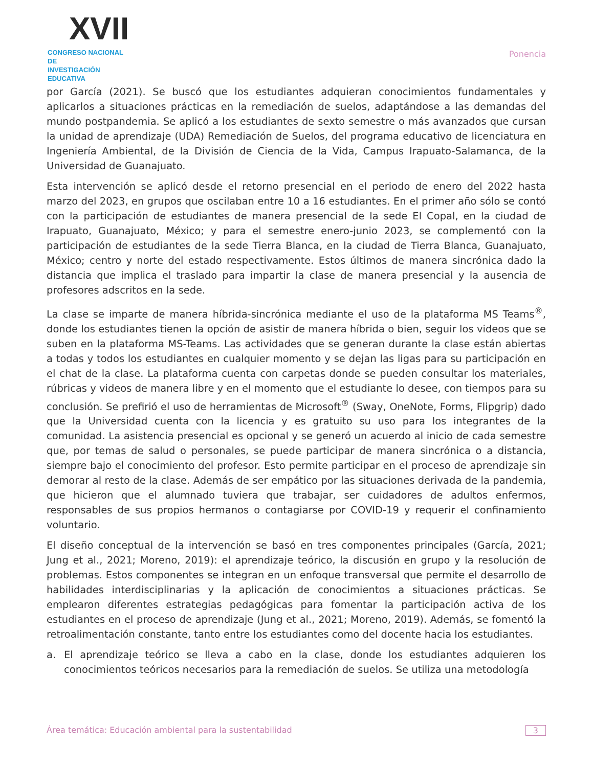XVII
CONGRESO NACIONAL DE
INVESTIGACIÓN EDUCATIVA
Ponencia
por García (2021). Se buscó que los estudiantes adquieran conocimientos fundamentales y aplicarlos a situaciones prácticas en la remediación de suelos, adaptándose a las demandas del mundo postpandemia. Se aplicó a los estudiantes de sexto semestre o más avanzados que cursan la unidad de aprendizaje (UDA) Remediación de Suelos, del programa educativo de licenciatura en Ingeniería Ambiental, de la División de Ciencia de la Vida, Campus Irapuato-Salamanca, de la Universidad de Guanajuato.
Esta intervención se aplicó desde el retorno presencial en el periodo de enero del 2022 hasta marzo del 2023, en grupos que oscilaban entre 10 a 16 estudiantes. En el primer año sólo se contó con la participación de estudiantes de manera presencial de la sede El Copal, en la ciudad de Irapuato, Guanajuato, México; y para el semestre enero-junio 2023, se complementó con la participación de estudiantes de la sede Tierra Blanca, en la ciudad de Tierra Blanca, Guanajuato, México; centro y norte del estado respectivamente. Estos últimos de manera sincrónica dado la distancia que implica el traslado para impartir la clase de manera presencial y la ausencia de profesores adscritos en la sede.
La clase se imparte de manera híbrida-sincrónica mediante el uso de la plataforma MS Teams<sup>®</sup>, donde los estudiantes tienen la opción de asistir de manera híbrida o bien, seguir los videos que se suben en la plataforma MS-Teams. Las actividades que se generan durante la clase están abiertas a todas y todos los estudiantes en cualquier momento y se dejan las ligas para su participación en el chat de la clase. La plataforma cuenta con carpetas donde se pueden consultar los materiales, rúbricas y videos de manera libre y en el momento que el estudiante lo desee, con tiempos para su conclusión. Se prefirió el uso de herramientas de Microsoft<sup>®</sup> (Sway, OneNote, Forms, Flipgrip) dado que la Universidad cuenta con la licencia y es gratuito su uso para los integrantes de la comunidad. La asistencia presencial es opcional y se generó un acuerdo al inicio de cada semestre que, por temas de salud o personales, se puede participar de manera sincrónica o a distancia, siempre bajo el conocimiento del profesor. Esto permite participar en el proceso de aprendizaje sin demorar al resto de la clase. Además de ser empático por las situaciones derivada de la pandemia, que hicieron que el alumnado tuviera que trabajar, ser cuidadores de adultos enfermos, responsables de sus propios hermanos o contagiarse por COVID-19 y requerir el confinamiento voluntario.
El diseño conceptual de la intervención se basó en tres componentes principales (García, 2021; Jung et al., 2021; Moreno, 2019): el aprendizaje teórico, la discusión en grupo y la resolución de problemas. Estos componentes se integran en un enfoque transversal que permite el desarrollo de habilidades interdisciplinarias y la aplicación de conocimientos a situaciones prácticas. Se emplearon diferentes estrategias pedagógicas para fomentar la participación activa de los estudiantes en el proceso de aprendizaje (Jung et al., 2021; Moreno, 2019). Además, se fomentó la retroalimentación constante, tanto entre los estudiantes como del docente hacia los estudiantes.
a. El aprendizaje teórico se lleva a cabo en la clase, donde los estudiantes adquieren los conocimientos teóricos necesarios para la remediación de suelos. Se utiliza una metodología
Área temática: Educación ambiental para la sustentabilidad
3